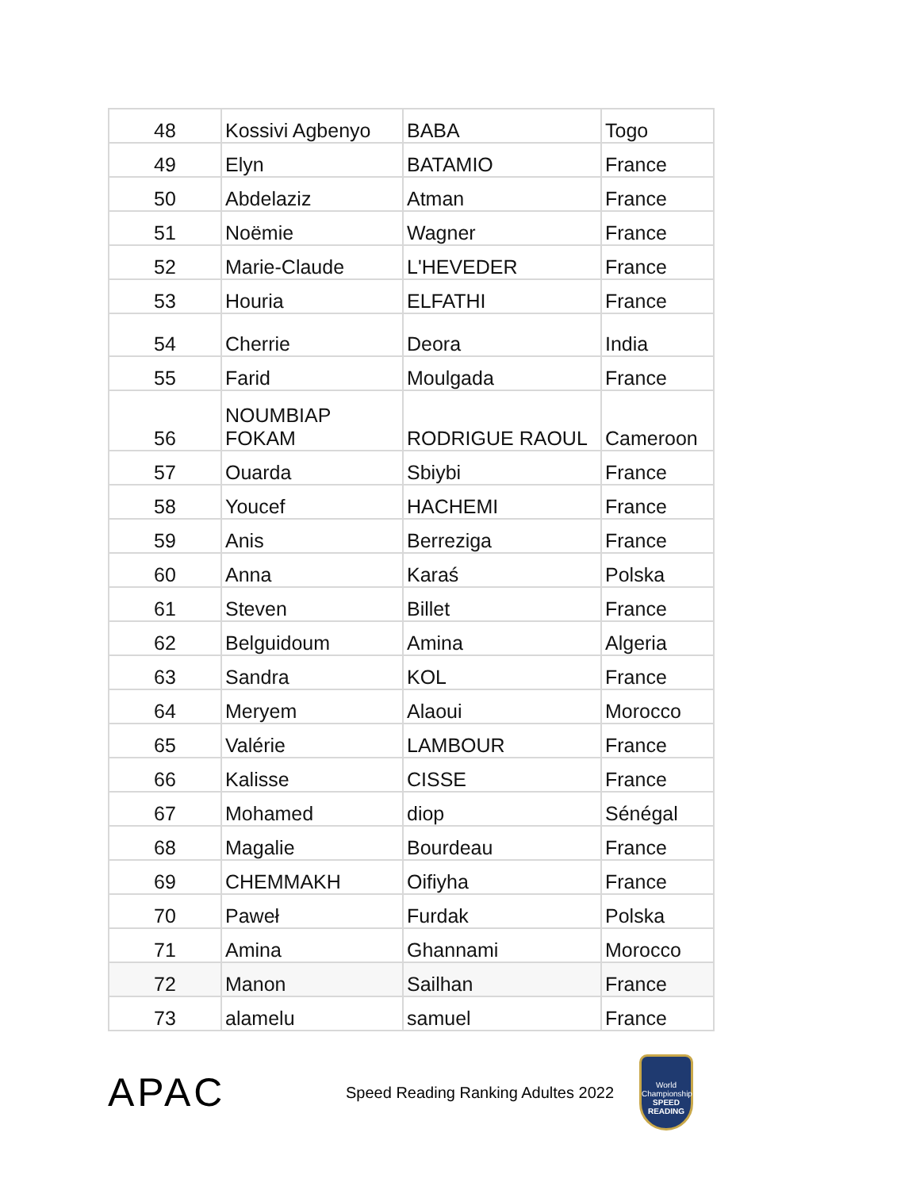| 48 | Kossivi Agbenyo | BABA | Togo |
| 49 | Elyn | BATAMIO | France |
| 50 | Abdelaziz | Atman | France |
| 51 | Noëmie | Wagner | France |
| 52 | Marie-Claude | L'HEVEDER | France |
| 53 | Houria | ELFATHI | France |
| 54 | Cherrie | Deora | India |
| 55 | Farid | Moulgada | France |
| 56 | NOUMBIAP FOKAM | RODRIGUE RAOUL | Cameroon |
| 57 | Ouarda | Sbiybi | France |
| 58 | Youcef | HACHEMI | France |
| 59 | Anis | Berreziga | France |
| 60 | Anna | Karaś | Polska |
| 61 | Steven | Billet | France |
| 62 | Belguidoum | Amina | Algeria |
| 63 | Sandra | KOL | France |
| 64 | Meryem | Alaoui | Morocco |
| 65 | Valérie | LAMBOUR | France |
| 66 | Kalisse | CISSE | France |
| 67 | Mohamed | diop | Sénégal |
| 68 | Magalie | Bourdeau | France |
| 69 | CHEMMAKH | Oifiyha | France |
| 70 | Paweł | Furdak | Polska |
| 71 | Amina | Ghannami | Morocco |
| 72 | Manon | Sailhan | France |
| 73 | alamelu | samuel | France |
APAC
Speed Reading Ranking Adultes 2022
World Championship
SPEED READING